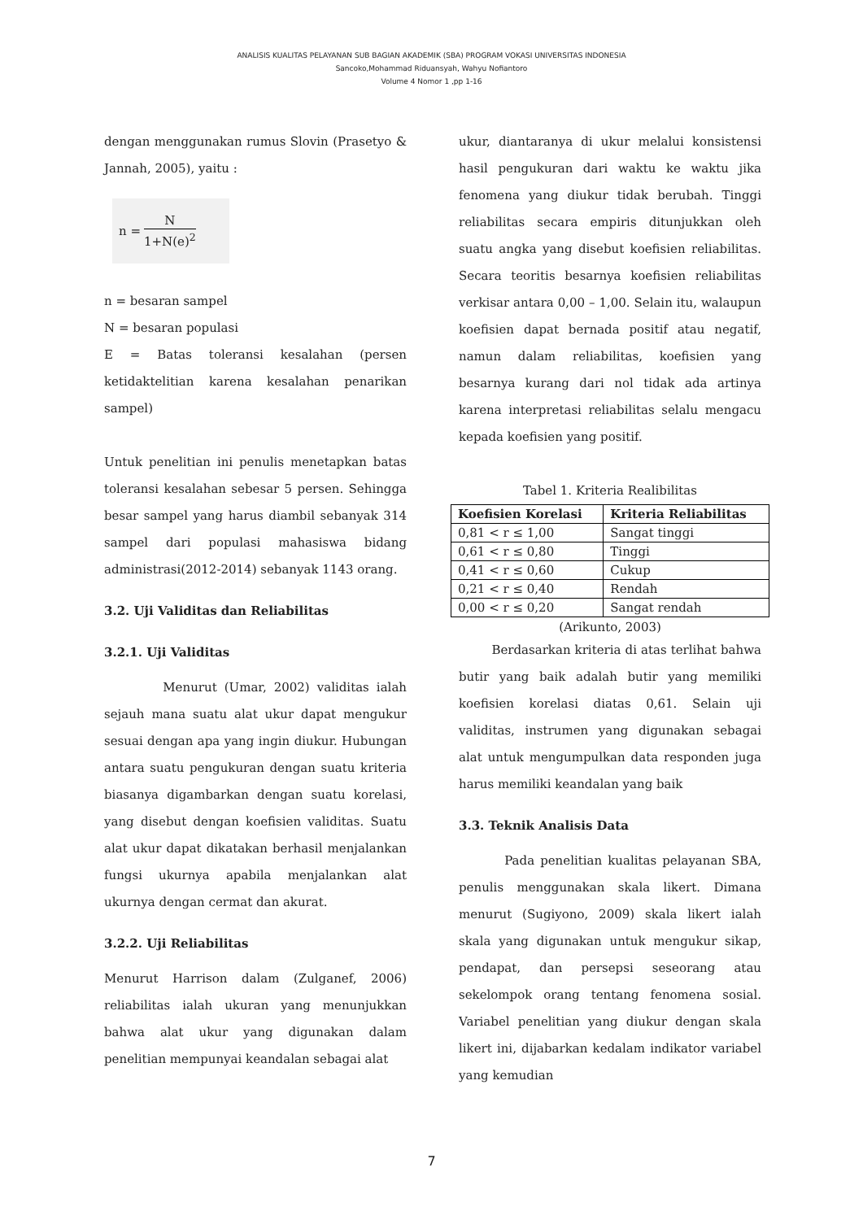ANALISIS KUALITAS PELAYANAN SUB BAGIAN AKADEMIK (SBA) PROGRAM VOKASI UNIVERSITAS INDONESIA
Sancoko,Mohammad Riduansyah, Wahyu Nofiantoro
Volume 4 Nomor 1 ,pp 1-16
dengan menggunakan rumus Slovin (Prasetyo & Jannah, 2005), yaitu :
n = N 1+N(e)<sup>2</sup>
n = besaran sampel
N = besaran populasi
E = Batas toleransi kesalahan (persen ketidaktelitian karena kesalahan penarikan sampel)
Untuk penelitian ini penulis menetapkan batas toleransi kesalahan sebesar 5 persen. Sehingga besar sampel yang harus diambil sebanyak 314 sampel dari populasi mahasiswa bidang administrasi(2012-2014) sebanyak 1143 orang.
3.2. Uji Validitas dan Reliabilitas
3.2.1. Uji Validitas
Menurut (Umar, 2002) validitas ialah sejauh mana suatu alat ukur dapat mengukur sesuai dengan apa yang ingin diukur. Hubungan antara suatu pengukuran dengan suatu kriteria biasanya digambarkan dengan suatu korelasi, yang disebut dengan koefisien validitas. Suatu alat ukur dapat dikatakan berhasil menjalankan fungsi ukurnya apabila menjalankan alat ukurnya dengan cermat dan akurat.
3.2.2. Uji Reliabilitas
Menurut Harrison dalam (Zulganef, 2006) reliabilitas ialah ukuran yang menunjukkan bahwa alat ukur yang digunakan dalam penelitian mempunyai keandalan sebagai alat
ukur, diantaranya di ukur melalui konsistensi hasil pengukuran dari waktu ke waktu jika fenomena yang diukur tidak berubah. Tinggi reliabilitas secara empiris ditunjukkan oleh suatu angka yang disebut koefisien reliabilitas. Secara teoritis besarnya koefisien reliabilitas verkisar antara 0,00 – 1,00. Selain itu, walaupun koefisien dapat bernada positif atau negatif, namun dalam reliabilitas, koefisien yang besarnya kurang dari nol tidak ada artinya karena interpretasi reliabilitas selalu mengacu kepada koefisien yang positif.
Tabel 1. Kriteria Realibilitas
| Koefisien Korelasi | Kriteria Reliabilitas |
| --- | --- |
| 0,81 < r ≤ 1,00 | Sangat tinggi |
| 0,61 < r ≤ 0,80 | Tinggi |
| 0,41 < r ≤ 0,60 | Cukup |
| 0,21 < r ≤ 0,40 | Rendah |
| 0,00 < r ≤ 0,20 | Sangat rendah |
(Arikunto, 2003)
Berdasarkan kriteria di atas terlihat bahwa butir yang baik adalah butir yang memiliki koefisien korelasi diatas 0,61. Selain uji validitas, instrumen yang digunakan sebagai alat untuk mengumpulkan data responden juga harus memiliki keandalan yang baik
3.3. Teknik Analisis Data
Pada penelitian kualitas pelayanan SBA, penulis menggunakan skala likert. Dimana menurut (Sugiyono, 2009) skala likert ialah skala yang digunakan untuk mengukur sikap, pendapat, dan persepsi seseorang atau sekelompok orang tentang fenomena sosial. Variabel penelitian yang diukur dengan skala likert ini, dijabarkan kedalam indikator variabel yang kemudian
7